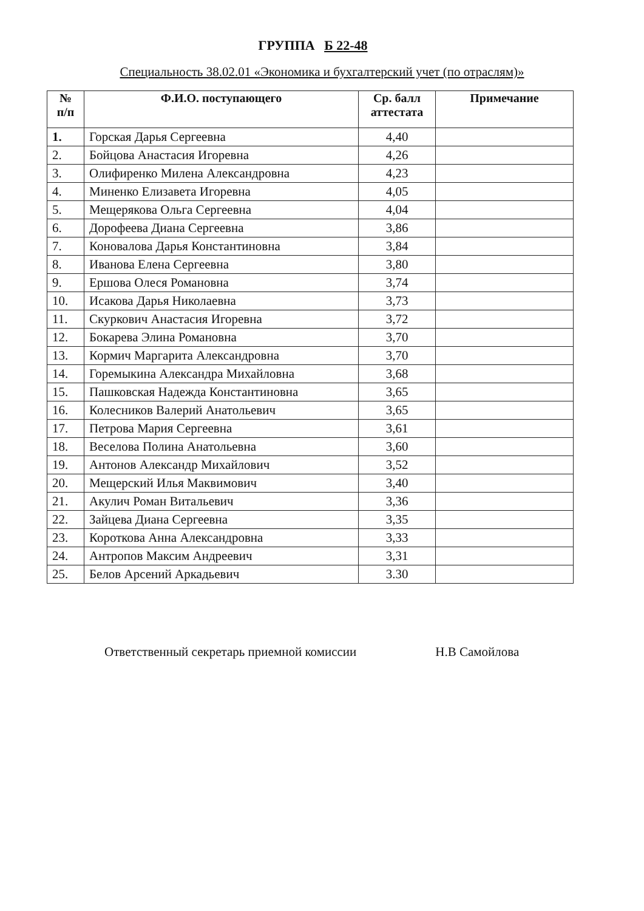ГРУППА Б 22-48
Специальность 38.02.01 «Экономика и бухгалтерский учет (по отраслям)»
| № п/п | Ф.И.О. поступающего | Ср. балл аттестата | Примечание |
| --- | --- | --- | --- |
| 1. | Горская Дарья Сергеевна | 4,40 | |
| 2. | Бойцова Анастасия Игоревна | 4,26 | |
| 3. | Олифиренко Милена Александровна | 4,23 | |
| 4. | Миненко Елизавета Игоревна | 4,05 | |
| 5. | Мещерякова Ольга Сергеевна | 4,04 | |
| 6. | Дорофеева Диана Сергеевна | 3,86 | |
| 7. | Коновалова Дарья Константиновна | 3,84 | |
| 8. | Иванова Елена Сергеевна | 3,80 | |
| 9. | Ершова Олеся Романовна | 3,74 | |
| 10. | Исакова Дарья Николаевна | 3,73 | |
| 11. | Скуркович Анастасия Игоревна | 3,72 | |
| 12. | Бокарева Элина Романовна | 3,70 | |
| 13. | Кормич Маргарита Александровна | 3,70 | |
| 14. | Горемыкина Александра Михайловна | 3,68 | |
| 15. | Пашковская Надежда Константиновна | 3,65 | |
| 16. | Колесников Валерий Анатольевич | 3,65 | |
| 17. | Петрова Мария Сергеевна | 3,61 | |
| 18. | Веселова Полина Анатольевна | 3,60 | |
| 19. | Антонов Александр Михайлович | 3,52 | |
| 20. | Мещерский Илья Маквимович | 3,40 | |
| 21. | Акулич Роман Витальевич | 3,36 | |
| 22. | Зайцева Диана Сергеевна | 3,35 | |
| 23. | Короткова Анна Александровна | 3,33 | |
| 24. | Антропов Максим Андреевич | 3,31 | |
| 25. | Белов Арсений Аркадьевич | 3.30 | |
Ответственный секретарь приемной комиссии Н.В Самойлова